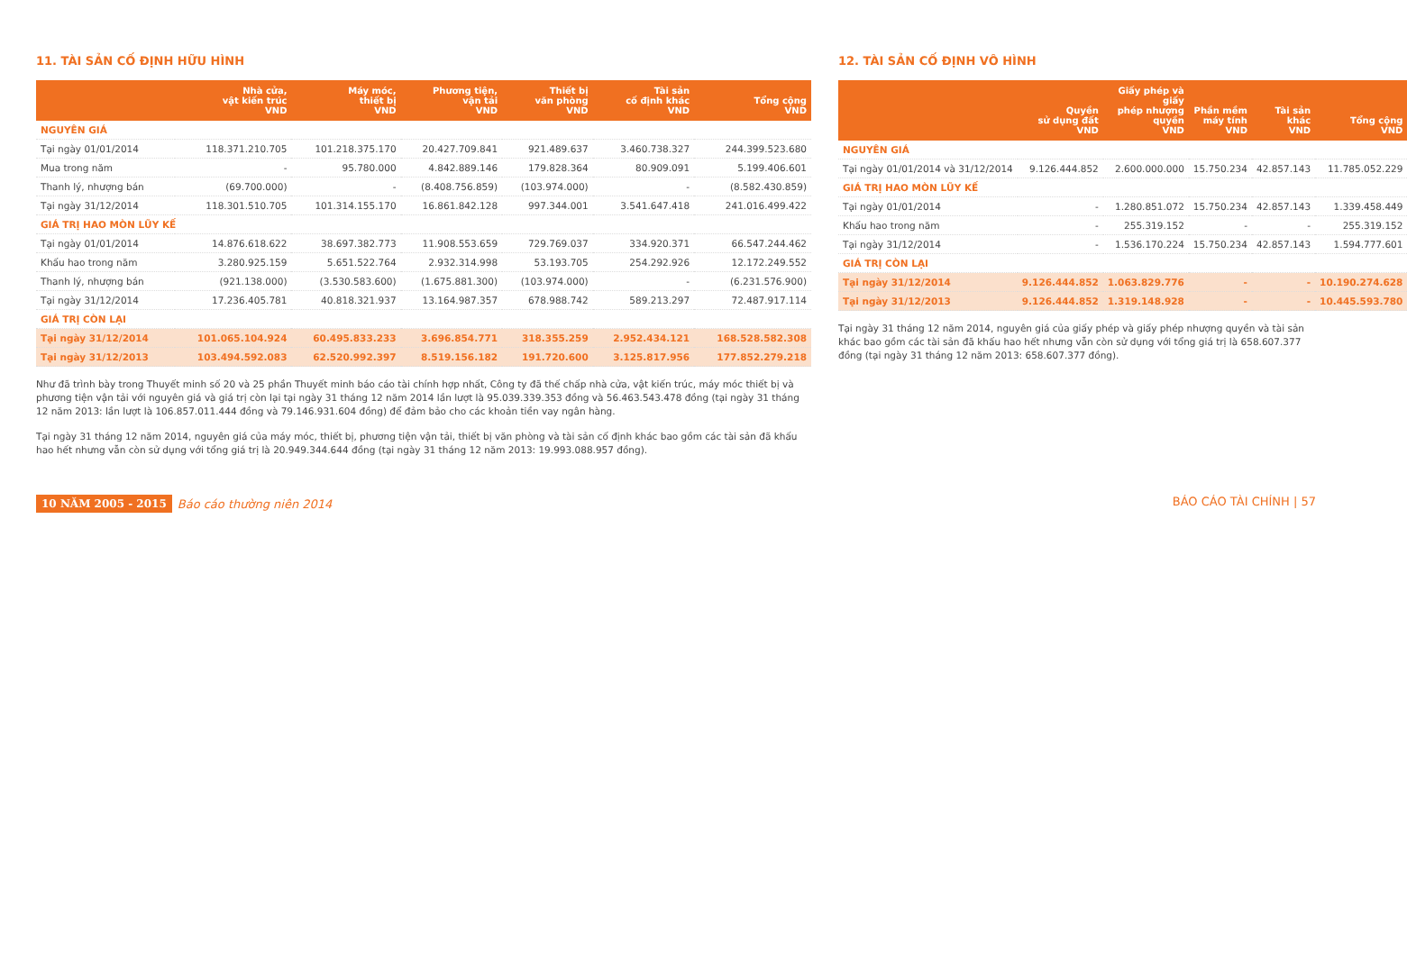11. TÀI SẢN CỐ ĐỊNH HỮU HÌNH
| | Nhà cửa, vật kiến trúc VND | Máy móc, thiết bị VND | Phương tiện, vận tải VND | Thiết bị văn phòng VND | Tài sản cố định khác VND | Tổng cộng VND |
| --- | --- | --- | --- | --- | --- | --- |
| NGUYÊN GIÁ | | | | | | |
| Tại ngày 01/01/2014 | 118.371.210.705 | 101.218.375.170 | 20.427.709.841 | 921.489.637 | 3.460.738.327 | 244.399.523.680 |
| Mua trong năm | - | 95.780.000 | 4.842.889.146 | 179.828.364 | 80.909.091 | 5.199.406.601 |
| Thanh lý, nhượng bán | (69.700.000) | - | (8.408.756.859) | (103.974.000) | - | (8.582.430.859) |
| Tại ngày 31/12/2014 | 118.301.510.705 | 101.314.155.170 | 16.861.842.128 | 997.344.001 | 3.541.647.418 | 241.016.499.422 |
| GIÁ TRỊ HAO MÒN LŨY KẾ | | | | | | |
| Tại ngày 01/01/2014 | 14.876.618.622 | 38.697.382.773 | 11.908.553.659 | 729.769.037 | 334.920.371 | 66.547.244.462 |
| Khấu hao trong năm | 3.280.925.159 | 5.651.522.764 | 2.932.314.998 | 53.193.705 | 254.292.926 | 12.172.249.552 |
| Thanh lý, nhượng bán | (921.138.000) | (3.530.583.600) | (1.675.881.300) | (103.974.000) | - | (6.231.576.900) |
| Tại ngày 31/12/2014 | 17.236.405.781 | 40.818.321.937 | 13.164.987.357 | 678.988.742 | 589.213.297 | 72.487.917.114 |
| GIÁ TRỊ CÒN LẠI | | | | | | |
| Tại ngày 31/12/2014 | 101.065.104.924 | 60.495.833.233 | 3.696.854.771 | 318.355.259 | 2.952.434.121 | 168.528.582.308 |
| Tại ngày 31/12/2013 | 103.494.592.083 | 62.520.992.397 | 8.519.156.182 | 191.720.600 | 3.125.817.956 | 177.852.279.218 |
Như đã trình bày trong Thuyết minh số 20 và 25 phần Thuyết minh báo cáo tài chính hợp nhất, Công ty đã thế chấp nhà cửa, vật kiến trúc, máy móc thiết bị và phương tiện vận tải với nguyên giá và giá trị còn lại tại ngày 31 tháng 12 năm 2014 lần lượt là 95.039.339.353 đồng và 56.463.543.478 đồng (tại ngày 31 tháng 12 năm 2013: lần lượt là 106.857.011.444 đồng và 79.146.931.604 đồng) để đảm bảo cho các khoản tiền vay ngân hàng.
Tại ngày 31 tháng 12 năm 2014, nguyên giá của máy móc, thiết bị, phương tiện vận tải, thiết bị văn phòng và tài sản cố định khác bao gồm các tài sản đã khấu hao hết nhưng vẫn còn sử dụng với tổng giá trị là 20.949.344.644 đồng (tại ngày 31 tháng 12 năm 2013: 19.993.088.957 đồng).
12. TÀI SẢN CỐ ĐỊNH VÔ HÌNH
| | Quyền sử dụng đất VND | Giấy phép và giấy phép nhượng quyền VND | Phần mềm máy tính VND | Tài sản khác VND | Tổng cộng VND |
| --- | --- | --- | --- | --- | --- |
| NGUYÊN GIÁ | | | | | |
| Tại ngày 01/01/2014 và 31/12/2014 | 9.126.444.852 | 2.600.000.000 | 15.750.234 | 42.857.143 | 11.785.052.229 |
| GIÁ TRỊ HAO MÒN LŨY KẾ | | | | | |
| Tại ngày 01/01/2014 | - | 1.280.851.072 | 15.750.234 | 42.857.143 | 1.339.458.449 |
| Khấu hao trong năm | - | 255.319.152 | - | - | 255.319.152 |
| Tại ngày 31/12/2014 | - | 1.536.170.224 | 15.750.234 | 42.857.143 | 1.594.777.601 |
| GIÁ TRỊ CÒN LẠI | | | | | |
| Tại ngày 31/12/2014 | 9.126.444.852 | 1.063.829.776 | - | - | 10.190.274.628 |
| Tại ngày 31/12/2013 | 9.126.444.852 | 1.319.148.928 | - | - | 10.445.593.780 |
Tại ngày 31 tháng 12 năm 2014, nguyên giá của giấy phép và giấy phép nhượng quyền và tài sản khác bao gồm các tài sản đã khấu hao hết nhưng vẫn còn sử dụng với tổng giá trị là 658.607.377 đồng (tại ngày 31 tháng 12 năm 2013: 658.607.377 đồng).
10 NĂM 2005 - 2015 Báo cáo thường niên 2014
BÁO CÁO TÀI CHÍNH | 57